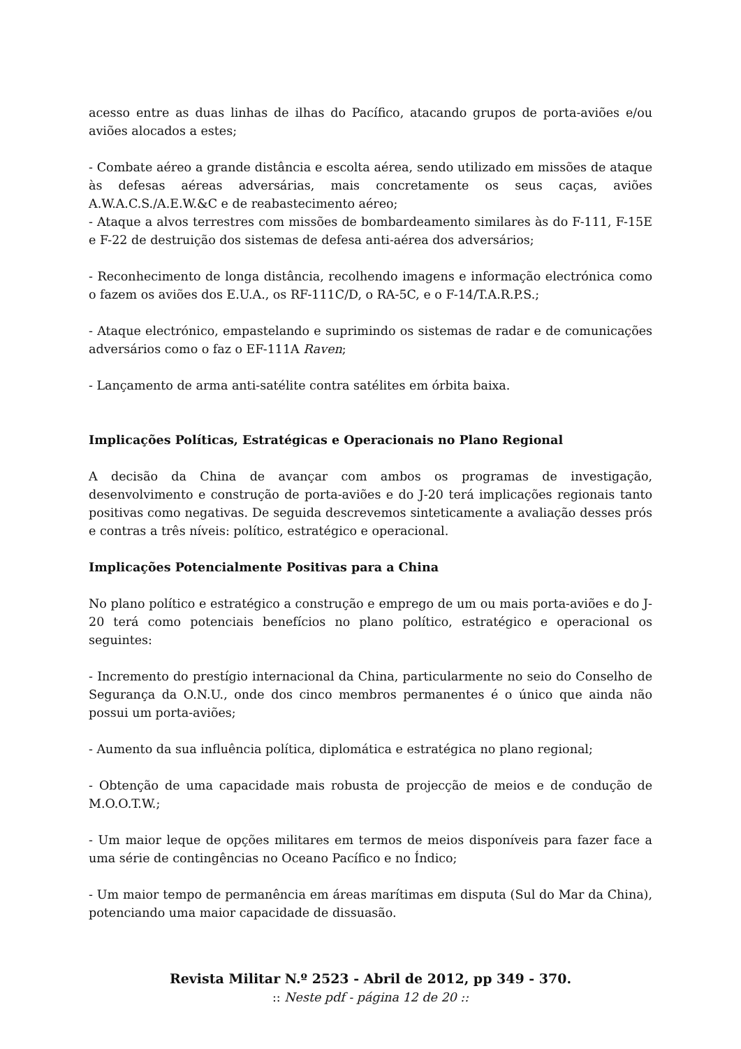acesso entre as duas linhas de ilhas do Pacífico, atacando grupos de porta-aviões e/ou aviões alocados a estes;
- Combate aéreo a grande distância e escolta aérea, sendo utilizado em missões de ataque às defesas aéreas adversárias, mais concretamente os seus caças, aviões A.W.A.C.S./A.E.W.&C e de reabastecimento aéreo;
- Ataque a alvos terrestres com missões de bombardeamento similares às do F-111, F-15E e F-22 de destruição dos sistemas de defesa anti-aérea dos adversários;
- Reconhecimento de longa distância, recolhendo imagens e informação electrónica como o fazem os aviões dos E.U.A., os RF-111C/D, o RA-5C, e o F-14/T.A.R.P.S.;
- Ataque electrónico, empastelando e suprimindo os sistemas de radar e de comunicações adversários como o faz o EF-111A Raven;
- Lançamento de arma anti-satélite contra satélites em órbita baixa.
Implicações Políticas, Estratégicas e Operacionais no Plano Regional
A decisão da China de avançar com ambos os programas de investigação, desenvolvimento e construção de porta-aviões e do J-20 terá implicações regionais tanto positivas como negativas. De seguida descrevemos sinteticamente a avaliação desses prós e contras a três níveis: político, estratégico e operacional.
Implicações Potencialmente Positivas para a China
No plano político e estratégico a construção e emprego de um ou mais porta-aviões e do J-20 terá como potenciais benefícios no plano político, estratégico e operacional os seguintes:
- Incremento do prestígio internacional da China, particularmente no seio do Conselho de Segurança da O.N.U., onde dos cinco membros permanentes é o único que ainda não possui um porta-aviões;
- Aumento da sua influência política, diplomática e estratégica no plano regional;
- Obtenção de uma capacidade mais robusta de projecção de meios e de condução de M.O.O.T.W.;
- Um maior leque de opções militares em termos de meios disponíveis para fazer face a uma série de contingências no Oceano Pacífico e no Índico;
- Um maior tempo de permanência em áreas marítimas em disputa (Sul do Mar da China), potenciando uma maior capacidade de dissuasão.
Revista Militar N.º 2523 - Abril de 2012, pp 349 - 370.
:: Neste pdf - página 12 de 20 ::